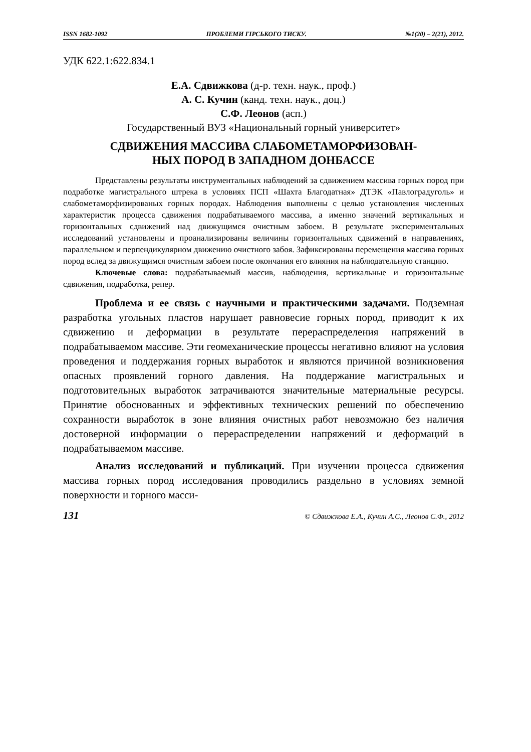ISSN 1682-1092 ПРОБЛЕМИ ГІРСЬКОГО ТИСКУ. №1(20) – 2(21), 2012.
УДК 622.1:622.834.1
Е.А. Сдвижкова (д-р. техн. наук., проф.)
А. С. Кучин (канд. техн. наук., доц.)
С.Ф. Леонов (асп.)
Государственный ВУЗ «Национальный горный университет»
СДВИЖЕНИЯ МАССИВА СЛАБОМЕТАМОРФИЗОВАН-
НЫХ ПОРОД В ЗАПАДНОМ ДОНБАССЕ
Представлены результаты инструментальных наблюдений за сдвижением массива горных пород при подработке магистрального штрека в условиях ПСП «Шахта Благодатная» ДТЭК «Павлоградуголь» и слабометаморфизированых горных породах. Наблюдения выполнены с целью установления численных характеристик процесса сдвижения подрабатываемого массива, а именно значений вертикальных и горизонтальных сдвижений над движущимся очистным забоем. В результате экспериментальных исследований установлены и проанализированы величины горизонтальных сдвижений в направлениях, параллельном и перпендикулярном движению очистного забоя. Зафиксированы перемещения массива горных пород вслед за движущимся очистным забоем после окончания его влияния на наблюдательную станцию.
Ключевые слова: подрабатываемый массив, наблюдения, вертикальные и горизонтальные сдвижения, подработка, репер.
Проблема и ее связь с научными и практическими задачами. Подземная разработка угольных пластов нарушает равновесие горных пород, приводит к их сдвижению и деформации в результате перераспределения напряжений в подрабатываемом массиве. Эти геомеханические процессы негативно влияют на условия проведения и поддержания горных выработок и являются причиной возникновения опасных проявлений горного давления. На поддержание магистральных и подготовительных выработок затрачиваются значительные материальные ресурсы. Принятие обоснованных и эффективных технических решений по обеспечению сохранности выработок в зоне влияния очистных работ невозможно без наличия достоверной информации о перераспределении напряжений и деформаций в подрабатываемом массиве.
Анализ исследований и публикаций. При изучении процесса сдвижения массива горных пород исследования проводились раздельно в условиях земной поверхности и горного масси-
131 © Сдвижкова Е.А., Кучин А.С., Леонов С.Ф., 2012